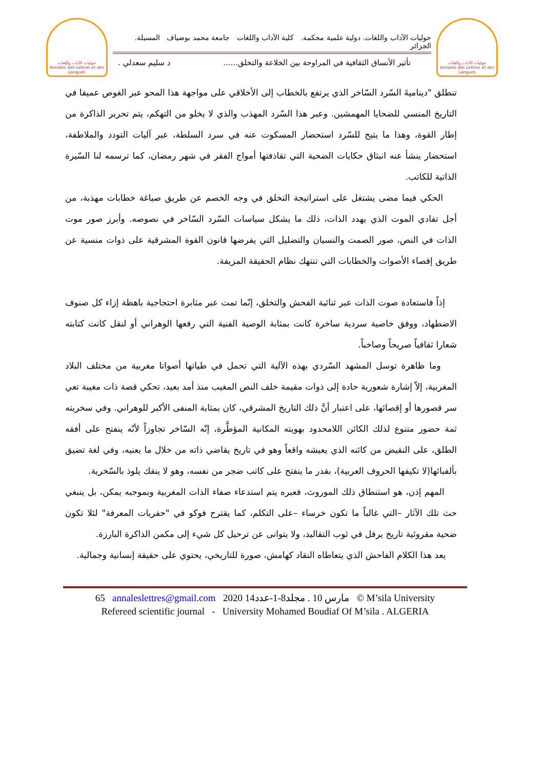حوليات الآداب واللغات
Annales des Lettres et des Langues
حوليات الآداب واللغات. دولية علمية محكمة. كلية الآداب واللغات جامعة محمد بوضياف المسيلة. الجزائر
تأثير الأنساق الثقافية في المراوحة بين الخلاعة والتخلق...... د سليم سعدلي .
حوليات الآداب واللغات
Annales des Lettres et des Langues
تنطلق "ديناميةَ السّرد السّاخر الذي يرتفع بالخطاب إلى الأخلاقي على مواجهة هذا المحو عبر الغوص عميقا في التاريخ المنسي للضحايا المهمشين. وعبر هذا السّرد المهذب والذي لا يخلو من التهكم، يتم تحرير الذاكرة من إطار القوة، وهذا ما يتيح للسّرد استحضار المسكوت عنه في سرد السلطة، عبر آليات التودد والملاطفة، استحضار ينشأ عنه انبثاق حكايات الضحية التي تقاذفتها أمواج الفقر في شهر رمضان، كما ترسمه لنا السّيرة الذاتية للكاتب.
الحكي فيما مضى يشتغل على استراتيجة التخلق في وجه الخصم عن طريق صياغة خطابات مهذبة، من أجل تفادي الموت الذي يهدد الذات، ذلك ما يشكل سياسات السّرد السّاخر في نصوصه. وأبرز صور موت الذات في النص، صور الصمت والنسيان والتضليل التي يفرضها قانون القوة المشرقية على ذوات منسية عن طريق إقصاء الأصوات والخطابات التي تنتهك نظام الحقيقة المزيفة.
إذاً فاستعادة صوت الذات عبر ثنائية الفحش والتخلق، إنّما تمت عبر مثابرة احتجاجية باهظة إزاء كل صنوف الاضطهاد، ووفق خاصية سردية ساخرة كانت بمثابة الوصية الفنية التي رفعها الوهراني أو لنقل كانت كتابته شعارا ثقافياً صريحاً وصاخباً.
وما ظاهرة توسل المشهد السّردي بهذه الآلية التي تحمل في طياتها أصواتا مغربية من مختلف البلاد المغربية، إلاّ إشارة شعورية حادة إلى ذوات مقيمة خلف النص المغيب منذ أمد بعيد، تحكي قصة ذات مغيبة تعي سر قصورها أو إقصائها، على اعتبار أنَّ ذلك التاريخ المشرقي، كان بمثابة المنفى الأكبر للوهراني. وفي سخريته ثمة حضور متنوع لذلك الكائن اللامحدود بهويته المكانية المؤطَّرة، إنّه السّاخر تجاوزاً لأنّه ينفتح على أفقه الطلق، على النقيض من كائنه الذي يعيشه واقعاً وهو في تاريخ يقاضي ذاته من خلال ما يعنيه، وفي لغة تضيق بألفبائها(لا تكيفها الحروف العربية)، بقدر ما ينفتح على كاتب ضجر من نفسه، وهو لا ينفك يلوذ بالسّخرية.
المهم إذن، هو استنطاق ذلك الموروث، فعبره يتم استدعاء صفاء الذات المغربية وبموجبه يمكن، بل ينبغي حث تلك الآثار –التي غالباً ما تكون خرساء –على التكلم، كما يقترح فوكو في "حفريات المعرفة" لئلا تكون ضحية مقروئية تاريخ يرفل في ثوب التقاليد، ولا يتوانى عن ترحيل كل شيء إلى مكمن الذاكرة البارزة.
يعد هذا الكلام الفاحش الذي يتعاطاه النقاد كهامش، صورة للتاريخي، يحتوي على حقيقة إنسانية وجمالية.
65 annaleslettres@gmail.com 2020 مارس 10 . مجلد8-1-عدد14 © M’sila University
Refereed scientific journal - University Mohamed Boudiaf Of M’sila . ALGERIA